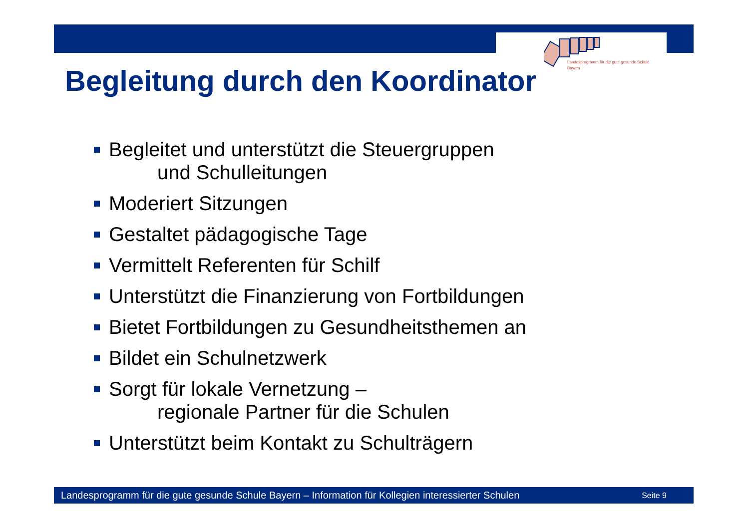Landesprogramm für die gute gesunde Schule
Bayern
Begleitung durch den Koordinator
Begleitet und unterstützt die Steuergruppen
und Schulleitungen
Moderiert Sitzungen
Gestaltet pädagogische Tage
Vermittelt Referenten für Schilf
Unterstützt die Finanzierung von Fortbildungen
Bietet Fortbildungen zu Gesundheitsthemen an
Bildet ein Schulnetzwerk
Sorgt für lokale Vernetzung –
regionale Partner für die Schulen
Unterstützt beim Kontakt zu Schulträgern
Landesprogramm für die gute gesunde Schule Bayern – Information für Kollegien interessierter Schulen Seite 9